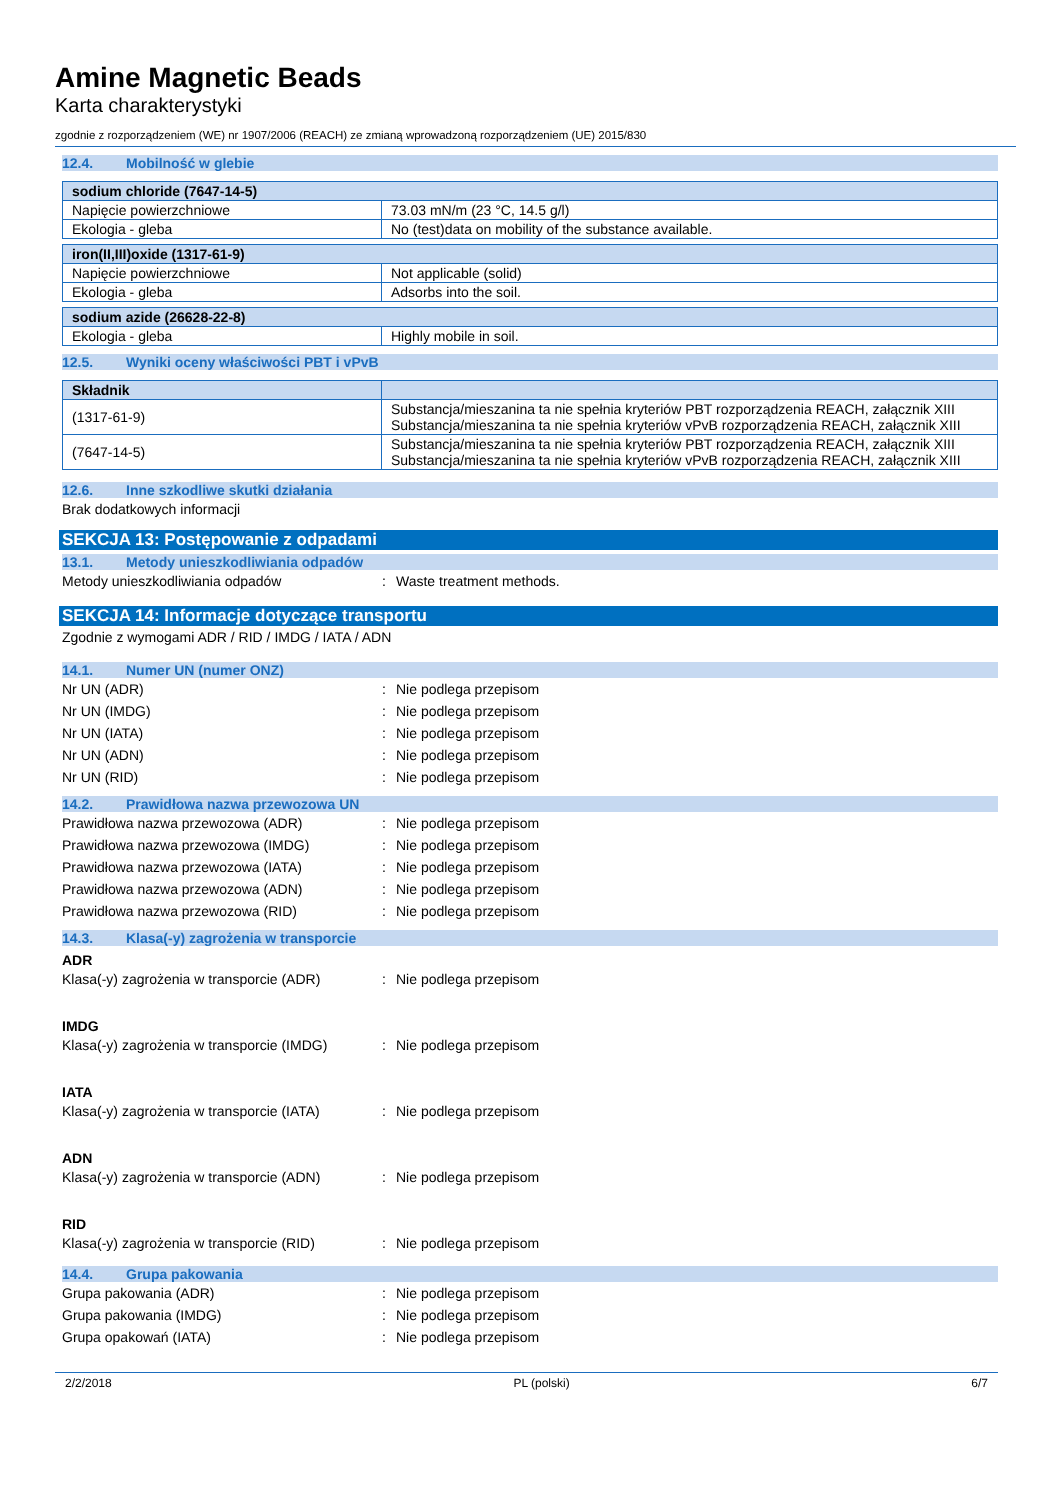Amine Magnetic Beads
Karta charakterystyki
zgodnie z rozporządzeniem (WE) nr 1907/2006 (REACH) ze zmianą wprowadzoną rozporządzeniem (UE) 2015/830
12.4. Mobilność w glebie
| sodium chloride (7647-14-5) | |
| --- | --- |
| Napięcie powierzchniowe | 73.03 mN/m (23 °C, 14.5 g/l) |
| Ekologia - gleba | No (test)data on mobility of the substance available. |
| iron(II,III)oxide (1317-61-9) | |
| --- | --- |
| Napięcie powierzchniowe | Not applicable (solid) |
| Ekologia - gleba | Adsorbs into the soil. |
| sodium azide (26628-22-8) | |
| --- | --- |
| Ekologia - gleba | Highly mobile in soil. |
12.5. Wyniki oceny właściwości PBT i vPvB
| Składnik | |
| --- | --- |
| (1317-61-9) | Substancja/mieszanina ta nie spełnia kryteriów PBT rozporządzenia REACH, załącznik XIII Substancja/mieszanina ta nie spełnia kryteriów vPvB rozporządzenia REACH, załącznik XIII |
| (7647-14-5) | Substancja/mieszanina ta nie spełnia kryteriów PBT rozporządzenia REACH, załącznik XIII Substancja/mieszanina ta nie spełnia kryteriów vPvB rozporządzenia REACH, załącznik XIII |
12.6. Inne szkodliwe skutki działania
Brak dodatkowych informacji
SEKCJA 13: Postępowanie z odpadami
13.1. Metody unieszkodliwiania odpadów
Metody unieszkodliwiania odpadów : Waste treatment methods.
SEKCJA 14: Informacje dotyczące transportu
Zgodnie z wymogami ADR / RID / IMDG / IATA / ADN
14.1. Numer UN (numer ONZ)
Nr UN (ADR) : Nie podlega przepisom
Nr UN (IMDG) : Nie podlega przepisom
Nr UN (IATA) : Nie podlega przepisom
Nr UN (ADN) : Nie podlega przepisom
Nr UN (RID) : Nie podlega przepisom
14.2. Prawidłowa nazwa przewozowa UN
Prawidłowa nazwa przewozowa (ADR) : Nie podlega przepisom
Prawidłowa nazwa przewozowa (IMDG) : Nie podlega przepisom
Prawidłowa nazwa przewozowa (IATA) : Nie podlega przepisom
Prawidłowa nazwa przewozowa (ADN) : Nie podlega przepisom
Prawidłowa nazwa przewozowa (RID) : Nie podlega przepisom
14.3. Klasa(-y) zagrożenia w transporcie
ADR
Klasa(-y) zagrożenia w transporcie (ADR)
: Nie podlega przepisom
IMDG
Klasa(-y) zagrożenia w transporcie (IMDG)
: Nie podlega przepisom
IATA
Klasa(-y) zagrożenia w transporcie (IATA)
: Nie podlega przepisom
ADN
Klasa(-y) zagrożenia w transporcie (ADN)
: Nie podlega przepisom
RID
Klasa(-y) zagrożenia w transporcie (RID)
: Nie podlega przepisom
14.4. Grupa pakowania
Grupa pakowania (ADR) : Nie podlega przepisom
Grupa pakowania (IMDG) : Nie podlega przepisom
Grupa opakowań (IATA) : Nie podlega przepisom
2/2/2018 PL (polski) 6/7